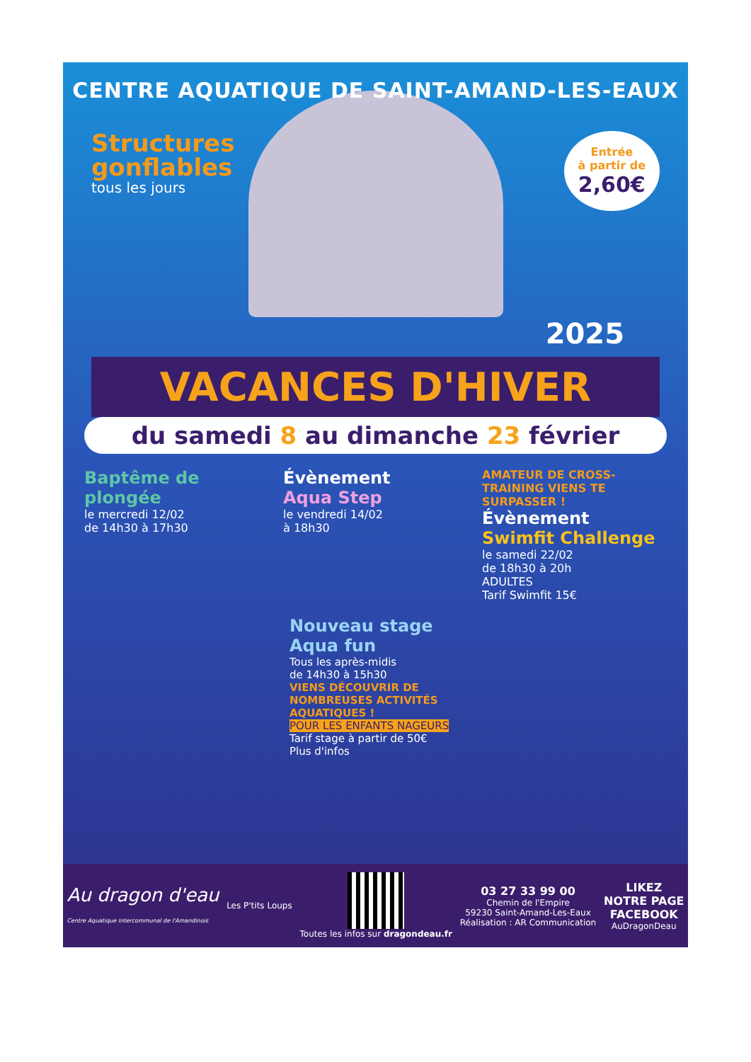CENTRE AQUATIQUE DE SAINT-AMAND-LES-EAUX
Structures
gonflables
tous les jours
Entrée
à partir de
2,60€
2025
VACANCES D'HIVER
du samedi 8 au dimanche 23 février
Baptême de plongée
le mercredi 12/02
de 14h30 à 17h30
Évènement
Aqua Step
le vendredi 14/02
à 18h30
AMATEUR DE CROSS-TRAINING VIENS TE SURPASSER !
Évènement
Swimfit Challenge
le samedi 22/02
de 18h30 à 20h
ADULTES
Tarif Swimfit 15€
Nouveau stage Aqua fun
Tous les après-midis
de 14h30 à 15h30
VIENS DÉCOUVRIR DE NOMBREUSES ACTIVITÉS AQUATIQUES !
POUR LES ENFANTS NAGEURS
Tarif stage à partir de 50€
Plus d'infos
Au dragon d'eau
Centre Aquatique Intercommunal de l'Amandinois
Les P'tits Loups
Toutes les infos sur dragondeau.fr
03 27 33 99 00
Chemin de l'Empire
59230 Saint-Amand-Les-Eaux
Réalisation : AR Communication
LIKEZ
NOTRE PAGE
FACEBOOK
AuDragonDeau